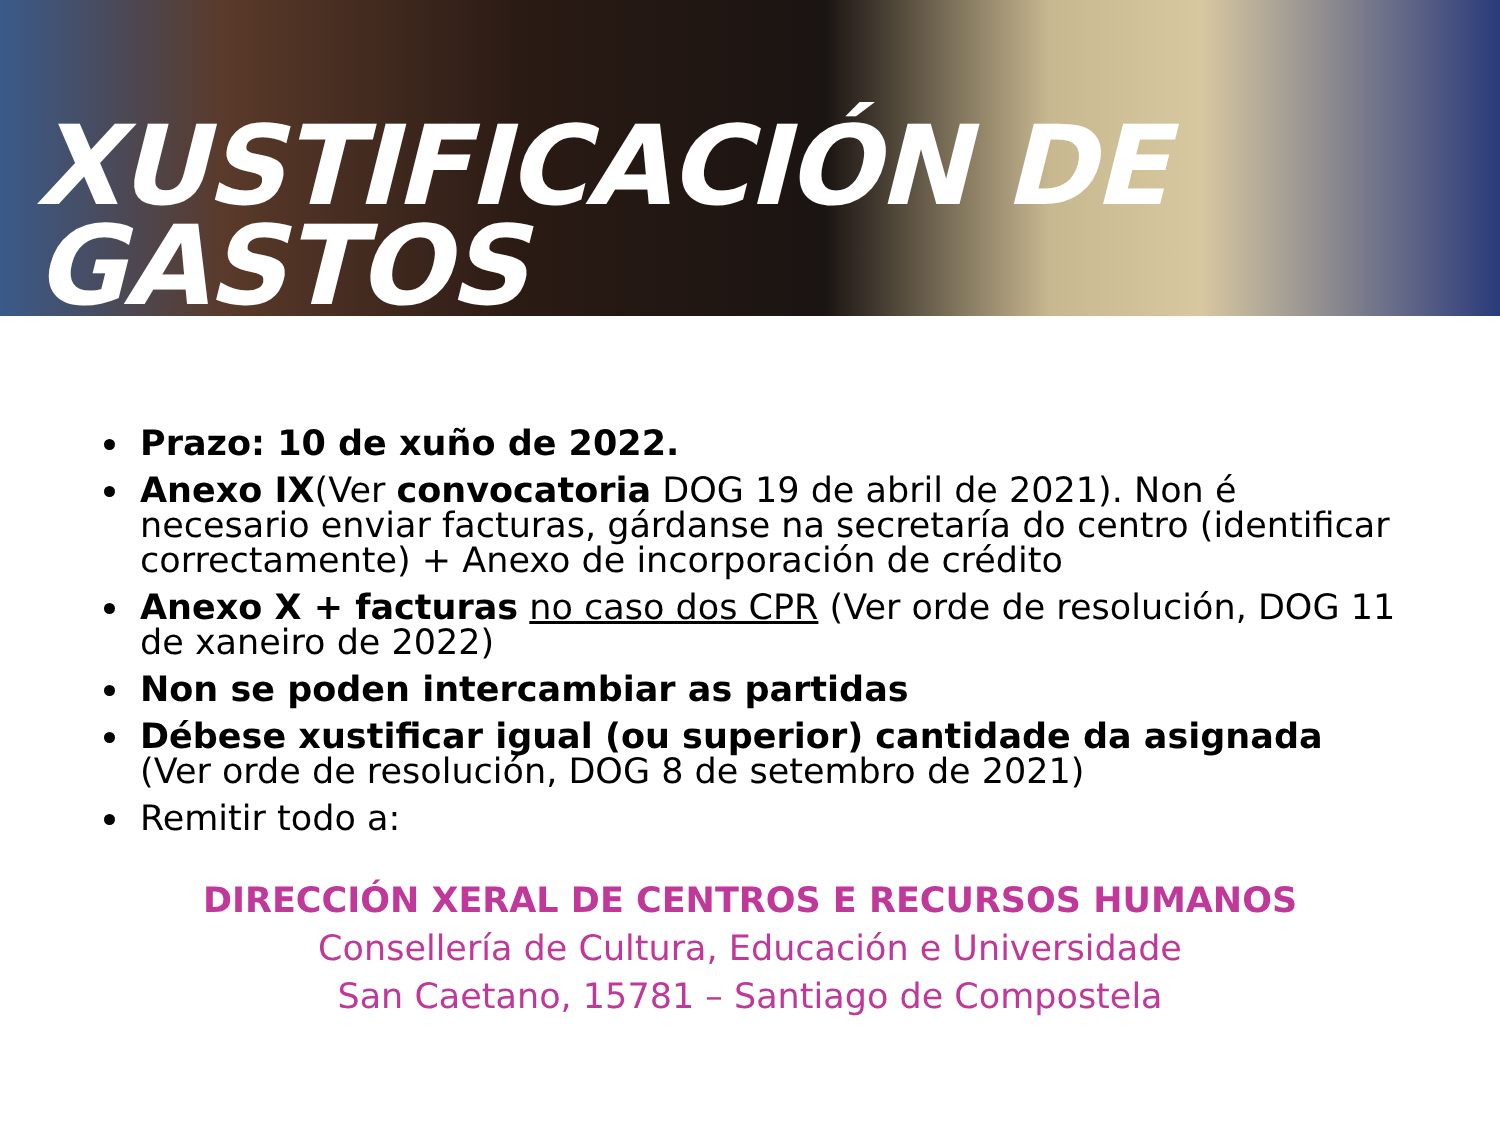XUSTIFICACIÓN DE GASTOS
Prazo: 10 de xuño de 2022.
Anexo IX(Ver convocatoria DOG 19 de abril de 2021). Non é necesario enviar facturas, gárdanse na secretaría do centro (identificar correctamente) + Anexo de incorporación de crédito
Anexo X + facturas no caso dos CPR (Ver orde de resolución, DOG 11 de xaneiro de 2022)
Non se poden intercambiar as partidas
Débese xustificar igual (ou superior) cantidade da asignada (Ver orde de resolución, DOG 8 de setembro de 2021)
Remitir todo a:
DIRECCIÓN XERAL DE CENTROS E RECURSOS HUMANOS
Consellería de Cultura, Educación e Universidade
San Caetano, 15781 – Santiago de Compostela